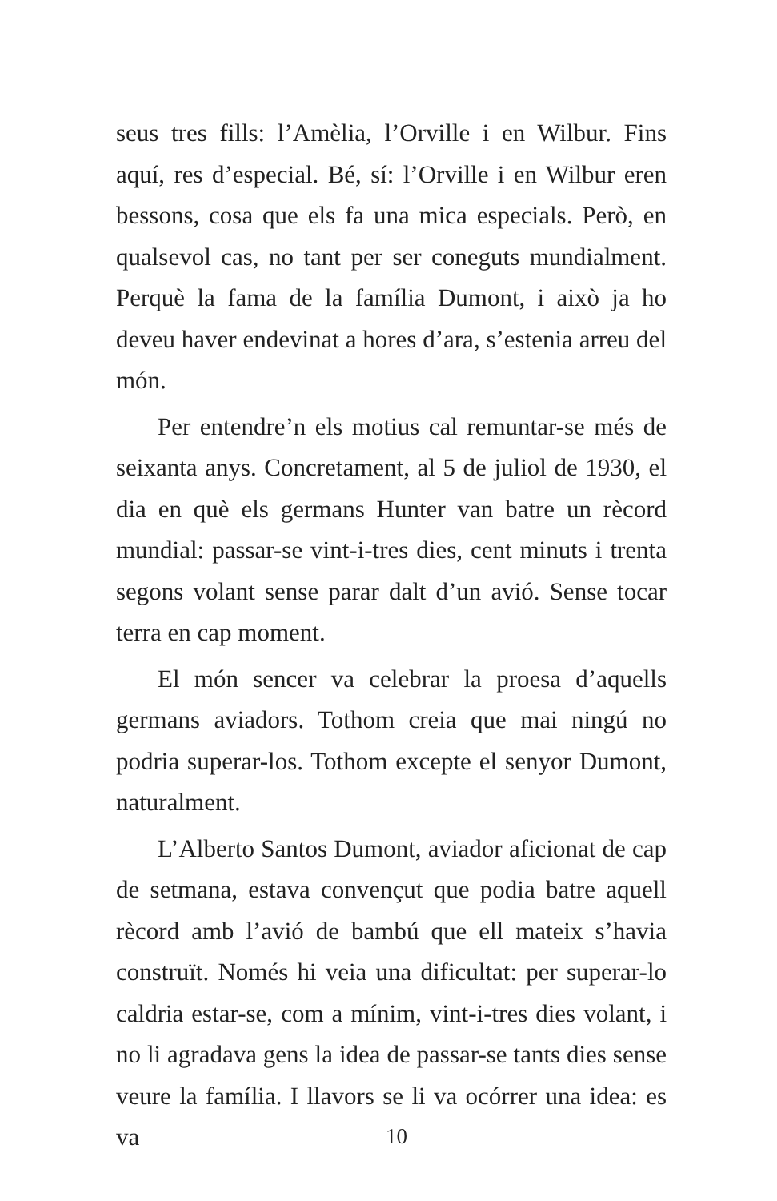seus tres fills: l’Amèlia, l’Orville i en Wilbur. Fins aquí, res d’especial. Bé, sí: l’Orville i en Wilbur eren bessons, cosa que els fa una mica especi­als. Però, en qualsevol cas, no tant per ser cone­guts mundialment. Perquè la fama de la família Dumont, i això ja ho deveu haver endevinat a hores d’ara, s’estenia arreu del món.
Per entendre’n els motius cal remuntar-se més de seixanta anys. Concretament, al 5 de juliol de 1930, el dia en què els germans Hunter van batre un rècord mundial: passar-se vint-i-tres dies, cent minuts i trenta segons volant sense parar dalt d’un avió. Sense tocar terra en cap moment.
El món sencer va celebrar la proesa d’aquells germans aviadors. Tothom creia que mai ningú no podria superar-los. Tothom excepte el senyor Dumont, naturalment.
L’Alberto Santos Dumont, aviador aficionat de cap de setmana, estava convençut que podia batre aquell rècord amb l’avió de bambú que ell mateix s’havia construït. Només hi veia una dificultat: per superar-lo caldria estar-se, com a mínim, vint-i-tres dies volant, i no li agradava gens la idea de passar-se tants dies sense veure la família. I llavors se li va ocórrer una idea: es va
10